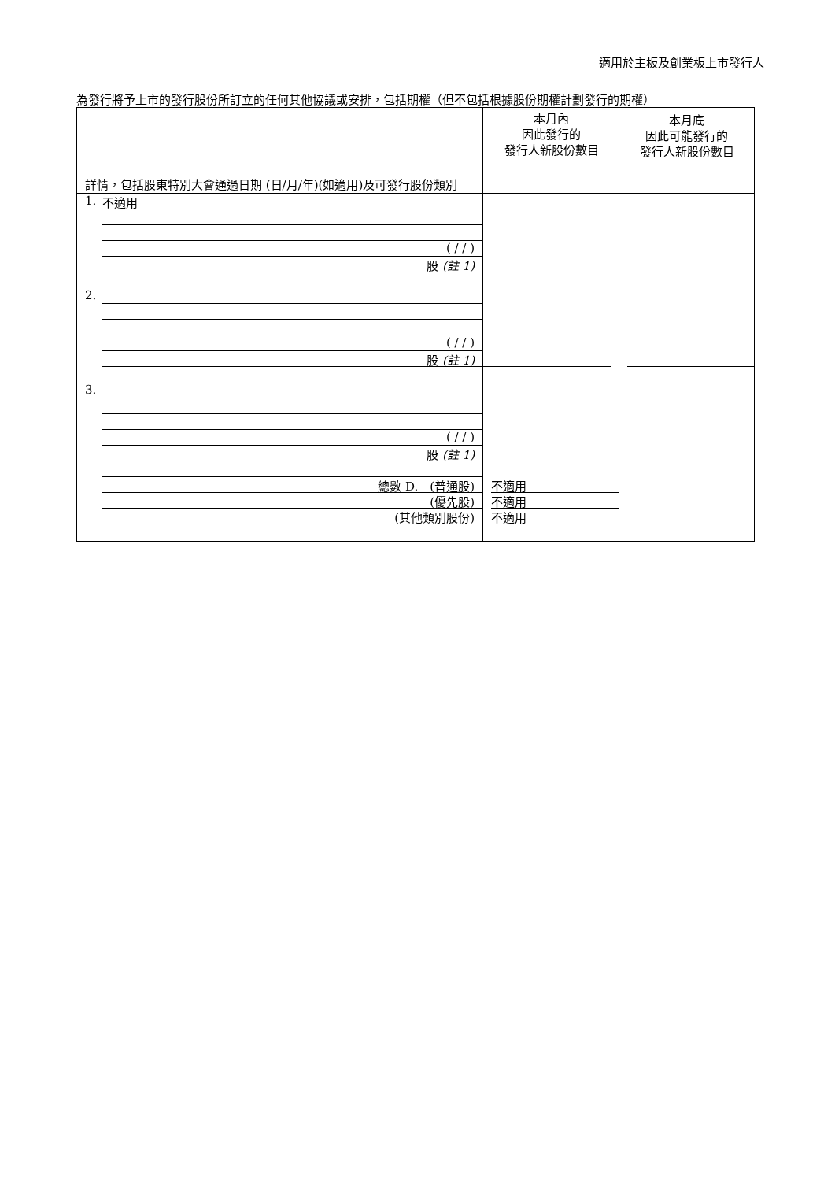適用於主板及創業板上市發行人
為發行將予上市的發行股份所訂立的任何其他協議或安排，包括期權（但不包括根據股份期權計劃發行的期權）
| 詳情，包括股東特別大會通過日期 (日/月/年)(如適用)及可發行股份類別 | 本月內 因此發行的 發行人新股份數目 | 本月底 因此可能發行的 發行人新股份數目 |
| 1. 不適用 ( / / ) 股 (註 1) | | |
| 2. ( / / ) 股 (註 1) | | |
| 3. ( / / ) 股 (註 1) | | |
| 總數 D. (普通股) (優先股) (其他類別股份) | 不適用 不適用 不適用 | |